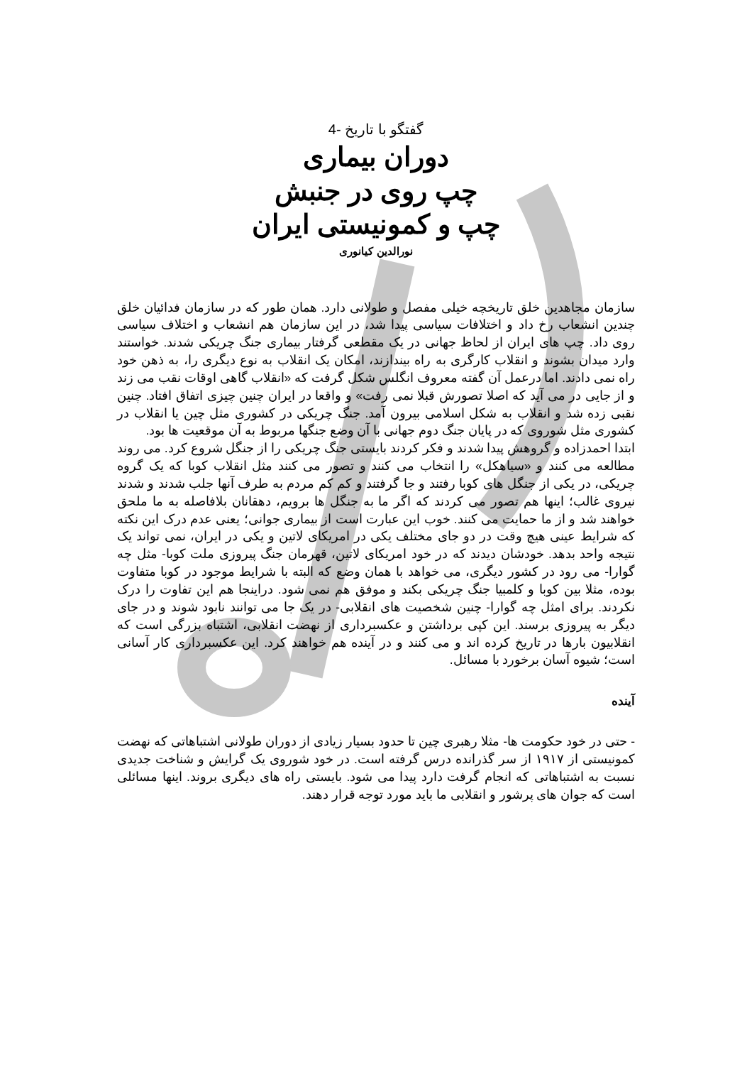گفتگو با تاریخ -4
دوران بیماری
چپ روی در جنبش
چپ و کمونیستی ایران
نورالدین کیانوری
سازمان مجاهدین خلق تاریخچه خیلی مفصل و طولانی دارد. همان طور که در سازمان فدائیان خلق چندین انشعاب رخ داد و اختلافات سیاسی پیدا شد، در این سازمان هم انشعاب و اختلاف سیاسی روی داد. چپ های ایران از لحاظ جهانی در یک مقطعی گرفتار بیماری جنگ چریکی شدند. خواستند وارد میدان بشوند و انقلاب کارگری به راه بیندازند، امکان یک انقلاب به نوع دیگری را، به ذهن خود راه نمی دادند. اما درعمل آن گفته معروف انگلس شکل گرفت که «انقلاب گاهی اوقات نقب می زند و از جایی در می آید که اصلا تصورش قبلا نمی رفت» و واقعا در ایران چنین چیزی اتفاق افتاد. چنین نقبی زده شد و انقلاب به شکل اسلامی بیرون آمد. جنگ چریکی در کشوری مثل چین یا انقلاب در کشوری مثل شوروی که در پایان جنگ دوم جهانی با آن وضع جنگها مربوط به آن موقعیت ها بود.
ابتدا احمدزاده و گروهش پیدا شدند و فکر کردند بایستی جنگ چریکی را از جنگل شروع کرد. می روند مطالعه می کنند و «سیاهکل» را انتخاب می کنند و تصور می کنند مثل انقلاب کوبا که یک گروه چریکی، در یکی از جنگل های کوبا رفتند و جا گرفتند و کم کم مردم به طرف آنها جلب شدند و شدند نیروی غالب؛ اینها هم تصور می کردند که اگر ما به جنگل ها برویم، دهقانان بلافاصله به ما ملحق خواهند شد و از ما حمایت می کنند. خوب این عبارت است از بیماری جوانی؛ یعنی عدم درک این نکته که شرایط عینی هیچ وقت در دو جای مختلف یکی در امریکای لاتین و یکی در ایران، نمی تواند یک نتیجه واحد بدهد. خودشان دیدند که در خود امریکای لاتین، قهرمان جنگ پیروزی ملت کوبا- مثل چه گوارا- می رود در کشور دیگری، می خواهد با همان وضع که البته با شرایط موجود در کوبا متفاوت بوده، مثلا بین کوبا و کلمبیا جنگ چریکی بکند و موفق هم نمی شود. دراینجا هم این تفاوت را درک نکردند. برای امثل چه گوارا- چنین شخصیت های انقلابی- در یک جا می توانند نابود شوند و در جای دیگر به پیروزی برسند. این کپی برداشتن و عکسبرداری از نهضت انقلابی، اشتباه بزرگی است که انقلابیون بارها در تاریخ کرده اند و می کنند و در آینده هم خواهند کرد. این عکسبرداری کار آسانی است؛ شیوه آسان برخورد با مسائل.
آینده
- حتی در خود حکومت ها- مثلا رهبری چین تا حدود بسیار زیادی از دوران طولانی اشتباهاتی که نهضت کمونیستی از ۱۹۱۷ از سر گذرانده درس گرفته است. در خود شوروی یک گرایش و شناخت جدیدی نسبت به اشتباهاتی که انجام گرفت دارد پیدا می شود. بایستی راه های دیگری بروند. اینها مسائلی است که جوان های پرشور و انقلابی ما باید مورد توجه قرار دهند.